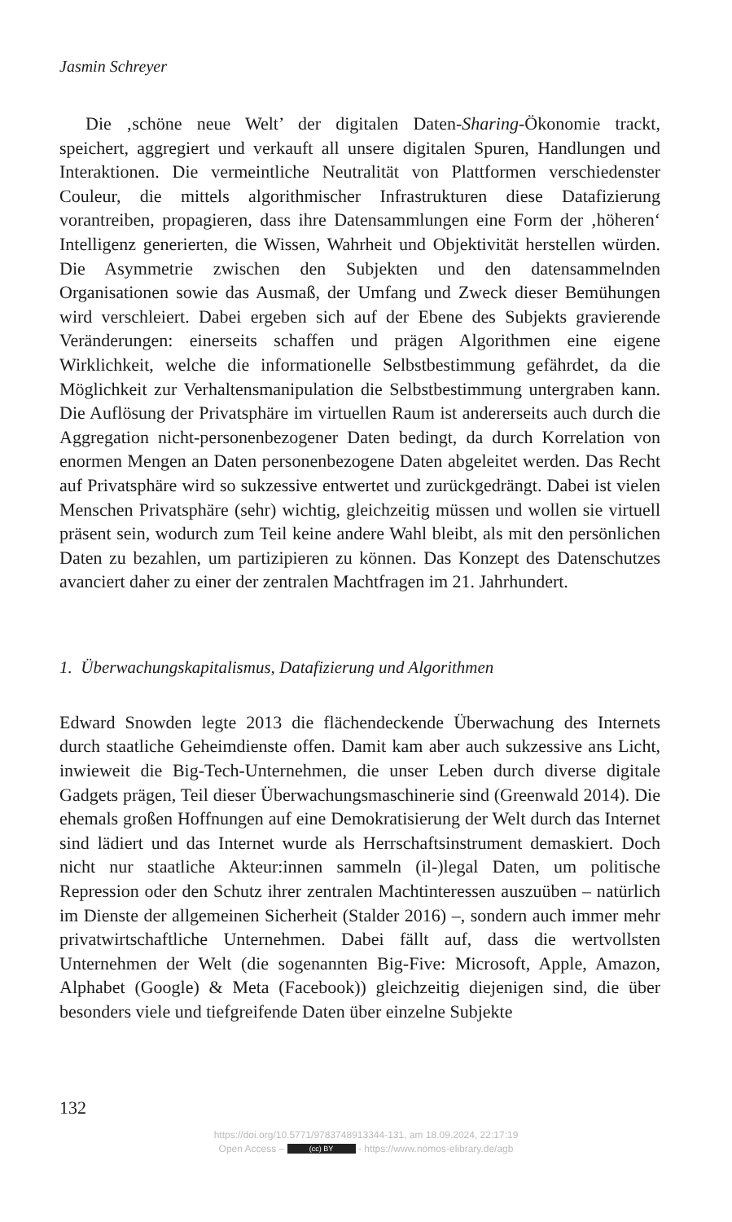Jasmin Schreyer
Die ‚schöne neue Welt’ der digitalen Daten-Sharing-Ökonomie trackt, speichert, aggregiert und verkauft all unsere digitalen Spuren, Handlungen und Interaktionen. Die vermeintliche Neutralität von Plattformen verschiedenster Couleur, die mittels algorithmischer Infrastrukturen diese Datafizierung vorantreiben, propagieren, dass ihre Datensammlungen eine Form der ‚höheren‘ Intelligenz generierten, die Wissen, Wahrheit und Objektivität herstellen würden. Die Asymmetrie zwischen den Subjekten und den datensammelnden Organisationen sowie das Ausmaß, der Umfang und Zweck dieser Bemühungen wird verschleiert. Dabei ergeben sich auf der Ebene des Subjekts gravierende Veränderungen: einerseits schaffen und prägen Algorithmen eine eigene Wirklichkeit, welche die informationelle Selbstbestimmung gefährdet, da die Möglichkeit zur Verhaltensmanipulation die Selbstbestimmung untergraben kann. Die Auflösung der Privatsphäre im virtuellen Raum ist andererseits auch durch die Aggregation nicht-personenbezogener Daten bedingt, da durch Korrelation von enormen Mengen an Daten personenbezogene Daten abgeleitet werden. Das Recht auf Privatsphäre wird so sukzessive entwertet und zurückgedrängt. Dabei ist vielen Menschen Privatsphäre (sehr) wichtig, gleichzeitig müssen und wollen sie virtuell präsent sein, wodurch zum Teil keine andere Wahl bleibt, als mit den persönlichen Daten zu bezahlen, um partizipieren zu können. Das Konzept des Datenschutzes avanciert daher zu einer der zentralen Machtfragen im 21. Jahrhundert.
1. Überwachungskapitalismus, Datafizierung und Algorithmen
Edward Snowden legte 2013 die flächendeckende Überwachung des Internets durch staatliche Geheimdienste offen. Damit kam aber auch sukzessive ans Licht, inwieweit die Big-Tech-Unternehmen, die unser Leben durch diverse digitale Gadgets prägen, Teil dieser Überwachungsmaschinerie sind (Greenwald 2014). Die ehemals großen Hoffnungen auf eine Demokratisierung der Welt durch das Internet sind lädiert und das Internet wurde als Herrschaftsinstrument demaskiert. Doch nicht nur staatliche Akteur:innen sammeln (il-)legal Daten, um politische Repression oder den Schutz ihrer zentralen Machtinteressen auszuüben – natürlich im Dienste der allgemeinen Sicherheit (Stalder 2016) –, sondern auch immer mehr privatwirtschaftliche Unternehmen. Dabei fällt auf, dass die wertvollsten Unternehmen der Welt (die sogenannten Big-Five: Microsoft, Apple, Amazon, Alphabet (Google) & Meta (Facebook)) gleichzeitig diejenigen sind, die über besonders viele und tiefgreifende Daten über einzelne Subjekte
132
https://doi.org/10.5771/9783748913344-131, am 18.09.2024, 22:17:19
Open Access – (cc) BY - https://www.nomos-elibrary.de/agb